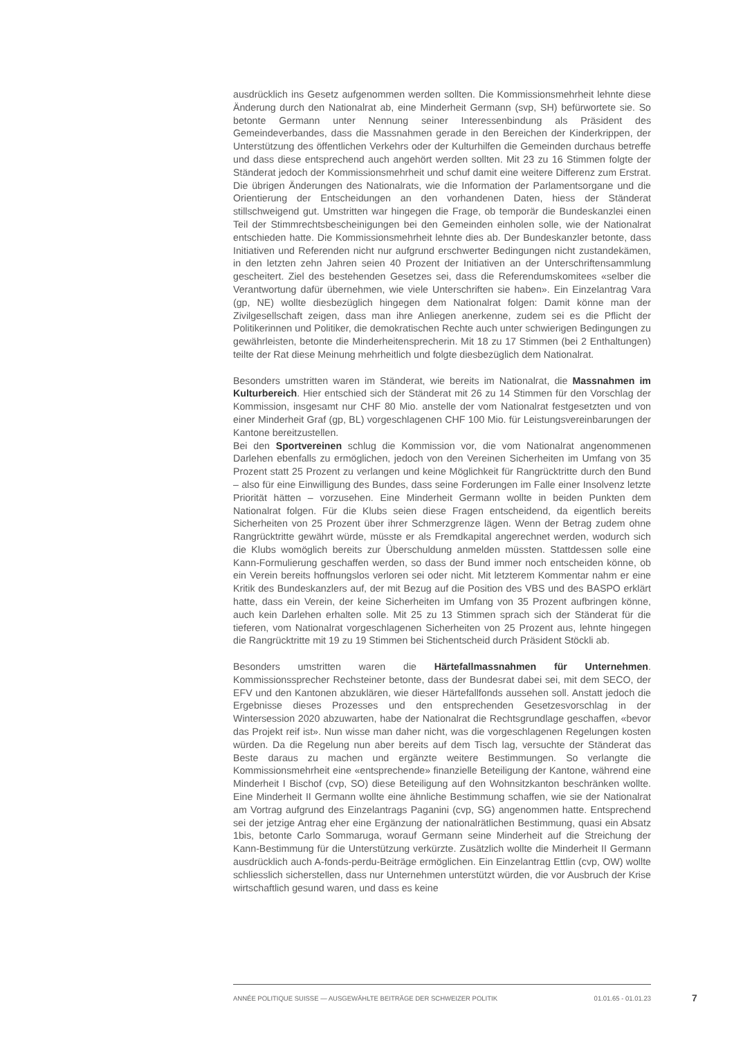ausdrücklich ins Gesetz aufgenommen werden sollten. Die Kommissionsmehrheit lehnte diese Änderung durch den Nationalrat ab, eine Minderheit Germann (svp, SH) befürwortete sie. So betonte Germann unter Nennung seiner Interessenbindung als Präsident des Gemeindeverbandes, dass die Massnahmen gerade in den Bereichen der Kinderkrippen, der Unterstützung des öffentlichen Verkehrs oder der Kulturhilfen die Gemeinden durchaus betreffe und dass diese entsprechend auch angehört werden sollten. Mit 23 zu 16 Stimmen folgte der Ständerat jedoch der Kommissionsmehrheit und schuf damit eine weitere Differenz zum Erstrat. Die übrigen Änderungen des Nationalrats, wie die Information der Parlamentsorgane und die Orientierung der Entscheidungen an den vorhandenen Daten, hiess der Ständerat stillschweigend gut. Umstritten war hingegen die Frage, ob temporär die Bundeskanzlei einen Teil der Stimmrechtsbescheinigungen bei den Gemeinden einholen solle, wie der Nationalrat entschieden hatte. Die Kommissionsmehrheit lehnte dies ab. Der Bundeskanzler betonte, dass Initiativen und Referenden nicht nur aufgrund erschwerter Bedingungen nicht zustandekämen, in den letzten zehn Jahren seien 40 Prozent der Initiativen an der Unterschriftensammlung gescheitert. Ziel des bestehenden Gesetzes sei, dass die Referendumskomitees «selber die Verantwortung dafür übernehmen, wie viele Unterschriften sie haben». Ein Einzelantrag Vara (gp, NE) wollte diesbezüglich hingegen dem Nationalrat folgen: Damit könne man der Zivilgesellschaft zeigen, dass man ihre Anliegen anerkenne, zudem sei es die Pflicht der Politikerinnen und Politiker, die demokratischen Rechte auch unter schwierigen Bedingungen zu gewährleisten, betonte die Minderheitensprecherin. Mit 18 zu 17 Stimmen (bei 2 Enthaltungen) teilte der Rat diese Meinung mehrheitlich und folgte diesbezüglich dem Nationalrat.
Besonders umstritten waren im Ständerat, wie bereits im Nationalrat, die Massnahmen im Kulturbereich. Hier entschied sich der Ständerat mit 26 zu 14 Stimmen für den Vorschlag der Kommission, insgesamt nur CHF 80 Mio. anstelle der vom Nationalrat festgesetzten und von einer Minderheit Graf (gp, BL) vorgeschlagenen CHF 100 Mio. für Leistungsvereinbarungen der Kantone bereitzustellen.
Bei den Sportvereinen schlug die Kommission vor, die vom Nationalrat angenommenen Darlehen ebenfalls zu ermöglichen, jedoch von den Vereinen Sicherheiten im Umfang von 35 Prozent statt 25 Prozent zu verlangen und keine Möglichkeit für Rangrücktritte durch den Bund – also für eine Einwilligung des Bundes, dass seine Forderungen im Falle einer Insolvenz letzte Priorität hätten – vorzusehen. Eine Minderheit Germann wollte in beiden Punkten dem Nationalrat folgen. Für die Klubs seien diese Fragen entscheidend, da eigentlich bereits Sicherheiten von 25 Prozent über ihrer Schmerzgrenze lägen. Wenn der Betrag zudem ohne Rangrücktritte gewährt würde, müsste er als Fremdkapital angerechnet werden, wodurch sich die Klubs womöglich bereits zur Überschuldung anmelden müssten. Stattdessen solle eine Kann-Formulierung geschaffen werden, so dass der Bund immer noch entscheiden könne, ob ein Verein bereits hoffnungslos verloren sei oder nicht. Mit letzterem Kommentar nahm er eine Kritik des Bundeskanzlers auf, der mit Bezug auf die Position des VBS und des BASPO erklärt hatte, dass ein Verein, der keine Sicherheiten im Umfang von 35 Prozent aufbringen könne, auch kein Darlehen erhalten solle. Mit 25 zu 13 Stimmen sprach sich der Ständerat für die tieferen, vom Nationalrat vorgeschlagenen Sicherheiten von 25 Prozent aus, lehnte hingegen die Rangrücktritte mit 19 zu 19 Stimmen bei Stichentscheid durch Präsident Stöckli ab.
Besonders umstritten waren die Härtefallmassnahmen für Unternehmen. Kommissionssprecher Rechsteiner betonte, dass der Bundesrat dabei sei, mit dem SECO, der EFV und den Kantonen abzuklären, wie dieser Härtefallfonds aussehen soll. Anstatt jedoch die Ergebnisse dieses Prozesses und den entsprechenden Gesetzesvorschlag in der Wintersession 2020 abzuwarten, habe der Nationalrat die Rechtsgrundlage geschaffen, «bevor das Projekt reif ist». Nun wisse man daher nicht, was die vorgeschlagenen Regelungen kosten würden. Da die Regelung nun aber bereits auf dem Tisch lag, versuchte der Ständerat das Beste daraus zu machen und ergänzte weitere Bestimmungen. So verlangte die Kommissionsmehrheit eine «entsprechende» finanzielle Beteiligung der Kantone, während eine Minderheit I Bischof (cvp, SO) diese Beteiligung auf den Wohnsitzkanton beschränken wollte. Eine Minderheit II Germann wollte eine ähnliche Bestimmung schaffen, wie sie der Nationalrat am Vortrag aufgrund des Einzelantrags Paganini (cvp, SG) angenommen hatte. Entsprechend sei der jetzige Antrag eher eine Ergänzung der nationalrätlichen Bestimmung, quasi ein Absatz 1bis, betonte Carlo Sommaruga, worauf Germann seine Minderheit auf die Streichung der Kann-Bestimmung für die Unterstützung verkürzte. Zusätzlich wollte die Minderheit II Germann ausdrücklich auch A-fonds-perdu-Beiträge ermöglichen. Ein Einzelantrag Ettlin (cvp, OW) wollte schliesslich sicherstellen, dass nur Unternehmen unterstützt würden, die vor Ausbruch der Krise wirtschaftlich gesund waren, und dass es keine
ANNÉE POLITIQUE SUISSE — AUSGEWÄHLTE BEITRÄGE DER SCHWEIZER POLITIK 01.01.65 - 01.01.23
7